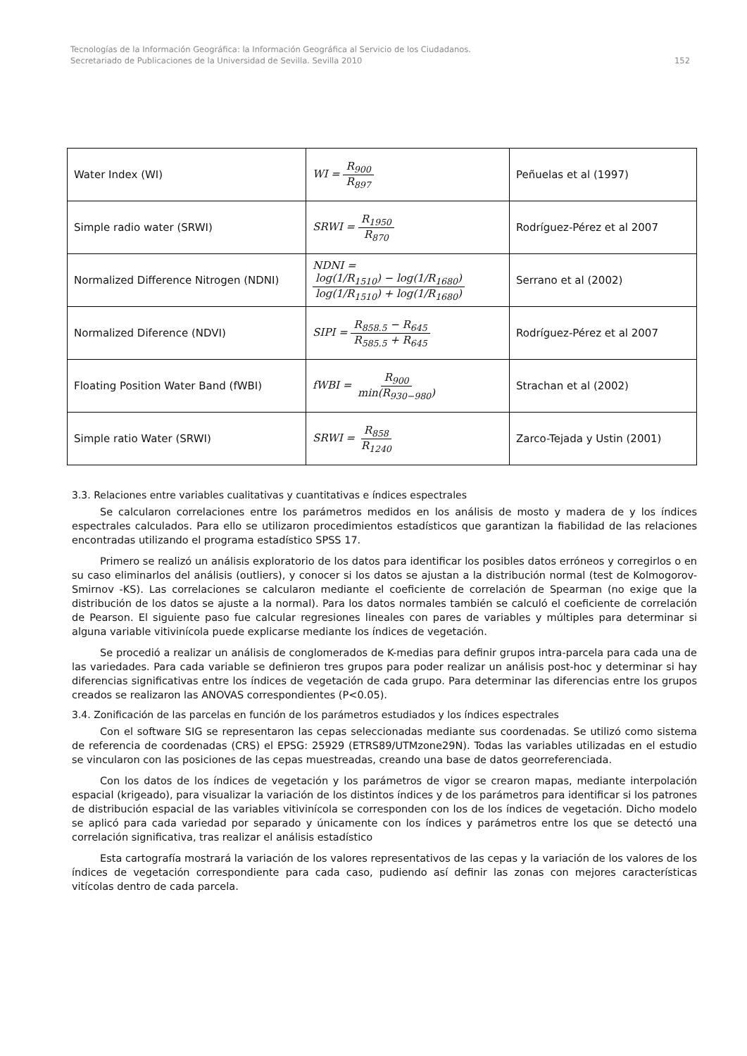Tecnologías de la Información Geográfica: la Información Geográfica al Servicio de los Ciudadanos.
Secretariado de Publicaciones de la Universidad de Sevilla. Sevilla 2010 152
| Water Index (WI) | WI = R<sub>900</sub> R<sub>897</sub> | Peñuelas et al (1997) |
| Simple radio water (SRWI) | SRWI = R<sub>1950</sub> R<sub>870</sub> | Rodríguez-Pérez et al 2007 |
| Normalized Difference Nitrogen (NDNI) | NDNI = log(1/R<sub>1510</sub>) − log(1/R<sub>1680</sub>) log(1/R<sub>1510</sub>) + log(1/R<sub>1680</sub>) | Serrano et al (2002) |
| Normalized Diference (NDVI) | SIPI = R<sub>858.5</sub> − R<sub>645</sub> R<sub>585.5</sub> + R<sub>645</sub> | Rodríguez-Pérez et al 2007 |
| Floating Position Water Band (fWBI) | fWBI = R<sub>900</sub> min(R<sub>930−980</sub>) | Strachan et al (2002) |
| Simple ratio Water (SRWI) | SRWI = R<sub>858</sub> R<sub>1240</sub> | Zarco-Tejada y Ustin (2001) |
3.3. Relaciones entre variables cualitativas y cuantitativas e índices espectrales
Se calcularon correlaciones entre los parámetros medidos en los análisis de mosto y madera de y los índices espectrales calculados. Para ello se utilizaron procedimientos estadísticos que garantizan la fiabilidad de las relaciones encontradas utilizando el programa estadístico SPSS 17.
Primero se realizó un análisis exploratorio de los datos para identificar los posibles datos erróneos y corregirlos o en su caso eliminarlos del análisis (outliers), y conocer si los datos se ajustan a la distribución normal (test de Kolmogorov-Smirnov -KS). Las correlaciones se calcularon mediante el coeficiente de correlación de Spearman (no exige que la distribución de los datos se ajuste a la normal). Para los datos normales también se calculó el coeficiente de correlación de Pearson. El siguiente paso fue calcular regresiones lineales con pares de variables y múltiples para determinar si alguna variable vitivinícola puede explicarse mediante los índices de vegetación.
Se procedió a realizar un análisis de conglomerados de K-medias para definir grupos intra-parcela para cada una de las variedades. Para cada variable se definieron tres grupos para poder realizar un análisis post-hoc y determinar si hay diferencias significativas entre los índices de vegetación de cada grupo. Para determinar las diferencias entre los grupos creados se realizaron las ANOVAS correspondientes (P<0.05).
3.4. Zonificación de las parcelas en función de los parámetros estudiados y los índices espectrales
Con el software SIG se representaron las cepas seleccionadas mediante sus coordenadas. Se utilizó como sistema de referencia de coordenadas (CRS) el EPSG: 25929 (ETRS89/UTMzone29N). Todas las variables utilizadas en el estudio se vincularon con las posiciones de las cepas muestreadas, creando una base de datos georreferenciada.
Con los datos de los índices de vegetación y los parámetros de vigor se crearon mapas, mediante interpolación espacial (krigeado), para visualizar la variación de los distintos índices y de los parámetros para identificar si los patrones de distribución espacial de las variables vitivinícola se corresponden con los de los índices de vegetación. Dicho modelo se aplicó para cada variedad por separado y únicamente con los índices y parámetros entre los que se detectó una correlación significativa, tras realizar el análisis estadístico
Esta cartografía mostrará la variación de los valores representativos de las cepas y la variación de los valores de los índices de vegetación correspondiente para cada caso, pudiendo así definir las zonas con mejores características vitícolas dentro de cada parcela.